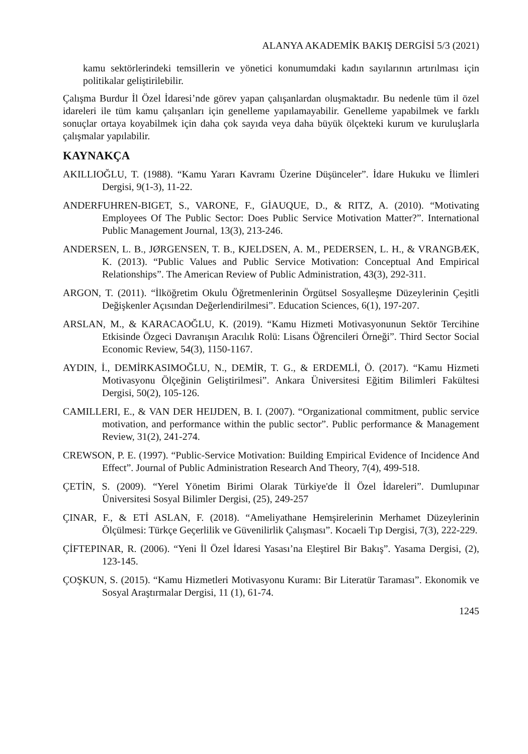ALANYA AKADEMİK BAKIŞ DERGİSİ 5/3 (2021)
kamu sektörlerindeki temsillerin ve yönetici konumumdaki kadın sayılarının artırılması için politikalar geliştirilebilir.
Çalışma Burdur İl Özel İdaresi’nde görev yapan çalışanlardan oluşmaktadır. Bu nedenle tüm il özel idareleri ile tüm kamu çalışanları için genelleme yapılamayabilir. Genelleme yapabilmek ve farklı sonuçlar ortaya koyabilmek için daha çok sayıda veya daha büyük ölçekteki kurum ve kuruluşlarla çalışmalar yapılabilir.
KAYNAKÇA
AKILLIOĞLU, T. (1988). “Kamu Yararı Kavramı Üzerine Düşünceler”. İdare Hukuku ve İlimleri Dergisi, 9(1-3), 11-22.
ANDERFUHREN-BIGET, S., VARONE, F., GİAUQUE, D., & RITZ, A. (2010). “Motivating Employees Of The Public Sector: Does Public Service Motivation Matter?”. International Public Management Journal, 13(3), 213-246.
ANDERSEN, L. B., JØRGENSEN, T. B., KJELDSEN, A. M., PEDERSEN, L. H., & VRANGBÆK, K. (2013). “Public Values and Public Service Motivation: Conceptual And Empirical Relationships”. The American Review of Public Administration, 43(3), 292-311.
ARGON, T. (2011). “İlköğretim Okulu Öğretmenlerinin Örgütsel Sosyalleşme Düzeylerinin Çeşitli Değişkenler Açısından Değerlendirilmesi”. Education Sciences, 6(1), 197-207.
ARSLAN, M., & KARACAOĞLU, K. (2019). “Kamu Hizmeti Motivasyonunun Sektör Tercihine Etkisinde Özgeci Davranışın Aracılık Rolü: Lisans Öğrencileri Örneği”. Third Sector Social Economic Review, 54(3), 1150-1167.
AYDIN, İ., DEMİRKASIMOĞLU, N., DEMİR, T. G., & ERDEMLİ, Ö. (2017). “Kamu Hizmeti Motivasyonu Ölçeğinin Geliştirilmesi”. Ankara Üniversitesi Eğitim Bilimleri Fakültesi Dergisi, 50(2), 105-126.
CAMILLERI, E., & VAN DER HEIJDEN, B. I. (2007). “Organizational commitment, public service motivation, and performance within the public sector”. Public performance & Management Review, 31(2), 241-274.
CREWSON, P. E. (1997). “Public-Service Motivation: Building Empirical Evidence of Incidence And Effect”. Journal of Public Administration Research And Theory, 7(4), 499-518.
ÇETİN, S. (2009). “Yerel Yönetim Birimi Olarak Türkiye'de İl Özel İdareleri”. Dumlupınar Üniversitesi Sosyal Bilimler Dergisi, (25), 249-257
ÇINAR, F., & ETİ ASLAN, F. (2018). “Ameliyathane Hemşirelerinin Merhamet Düzeylerinin Ölçülmesi: Türkçe Geçerlilik ve Güvenilirlik Çalışması”. Kocaeli Tıp Dergisi, 7(3), 222-229.
ÇİFTEPINAR, R. (2006). “Yeni İl Özel İdaresi Yasası’na Eleştirel Bir Bakış”. Yasama Dergisi, (2), 123-145.
ÇOŞKUN, S. (2015). “Kamu Hizmetleri Motivasyonu Kuramı: Bir Literatür Taraması”. Ekonomik ve Sosyal Araştırmalar Dergisi, 11 (1), 61-74.
1245